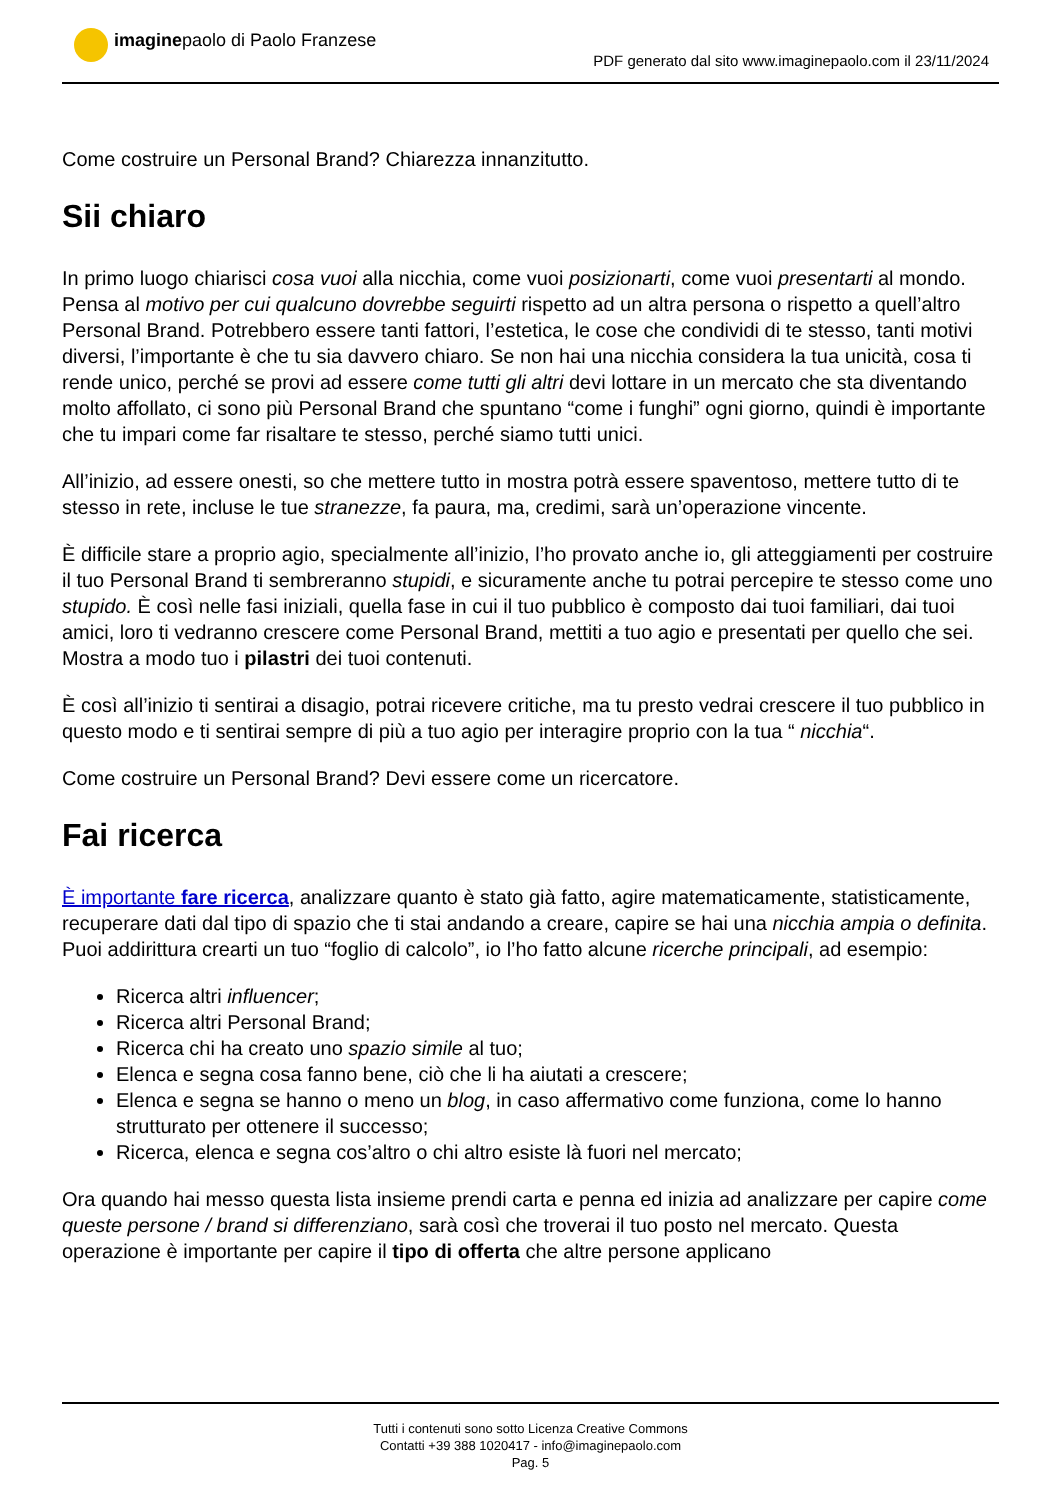imaginepaolo di Paolo Franzese
PDF generato dal sito www.imaginepaolo.com il 23/11/2024
Come costruire un Personal Brand? Chiarezza innanzitutto.
Sii chiaro
In primo luogo chiarisci cosa vuoi alla nicchia, come vuoi posizionarti, come vuoi presentarti al mondo. Pensa al motivo per cui qualcuno dovrebbe seguirti rispetto ad un altra persona o rispetto a quell’altro Personal Brand. Potrebbero essere tanti fattori, l’estetica, le cose che condividi di te stesso, tanti motivi diversi, l’importante è che tu sia davvero chiaro. Se non hai una nicchia considera la tua unicità, cosa ti rende unico, perché se provi ad essere come tutti gli altri devi lottare in un mercato che sta diventando molto affollato, ci sono più Personal Brand che spuntano “come i funghi” ogni giorno, quindi è importante che tu impari come far risaltare te stesso, perché siamo tutti unici.
All’inizio, ad essere onesti, so che mettere tutto in mostra potrà essere spaventoso, mettere tutto di te stesso in rete, incluse le tue stranezze, fa paura, ma, credimi, sarà un’operazione vincente.
È difficile stare a proprio agio, specialmente all’inizio, l’ho provato anche io, gli atteggiamenti per costruire il tuo Personal Brand ti sembreranno stupidi, e sicuramente anche tu potrai percepire te stesso come uno stupido. È così nelle fasi iniziali, quella fase in cui il tuo pubblico è composto dai tuoi familiari, dai tuoi amici, loro ti vedranno crescere come Personal Brand, mettiti a tuo agio e presentati per quello che sei. Mostra a modo tuo i pilastri dei tuoi contenuti.
È così all’inizio ti sentirai a disagio, potrai ricevere critiche, ma tu presto vedrai crescere il tuo pubblico in questo modo e ti sentirai sempre di più a tuo agio per interagire proprio con la tua “ nicchia“.
Come costruire un Personal Brand? Devi essere come un ricercatore.
Fai ricerca
È importante fare ricerca, analizzare quanto è stato già fatto, agire matematicamente, statisticamente, recuperare dati dal tipo di spazio che ti stai andando a creare, capire se hai una nicchia ampia o definita. Puoi addirittura crearti un tuo “foglio di calcolo”, io l’ho fatto alcune ricerche principali, ad esempio:
Ricerca altri influencer;
Ricerca altri Personal Brand;
Ricerca chi ha creato uno spazio simile al tuo;
Elenca e segna cosa fanno bene, ciò che li ha aiutati a crescere;
Elenca e segna se hanno o meno un blog, in caso affermativo come funziona, come lo hanno strutturato per ottenere il successo;
Ricerca, elenca e segna cos’altro o chi altro esiste là fuori nel mercato;
Ora quando hai messo questa lista insieme prendi carta e penna ed inizia ad analizzare per capire come queste persone / brand si differenziano, sarà così che troverai il tuo posto nel mercato. Questa operazione è importante per capire il tipo di offerta che altre persone applicano
Tutti i contenuti sono sotto Licenza Creative Commons
Contatti +39 388 1020417 - info@imaginepaolo.com
Pag. 5